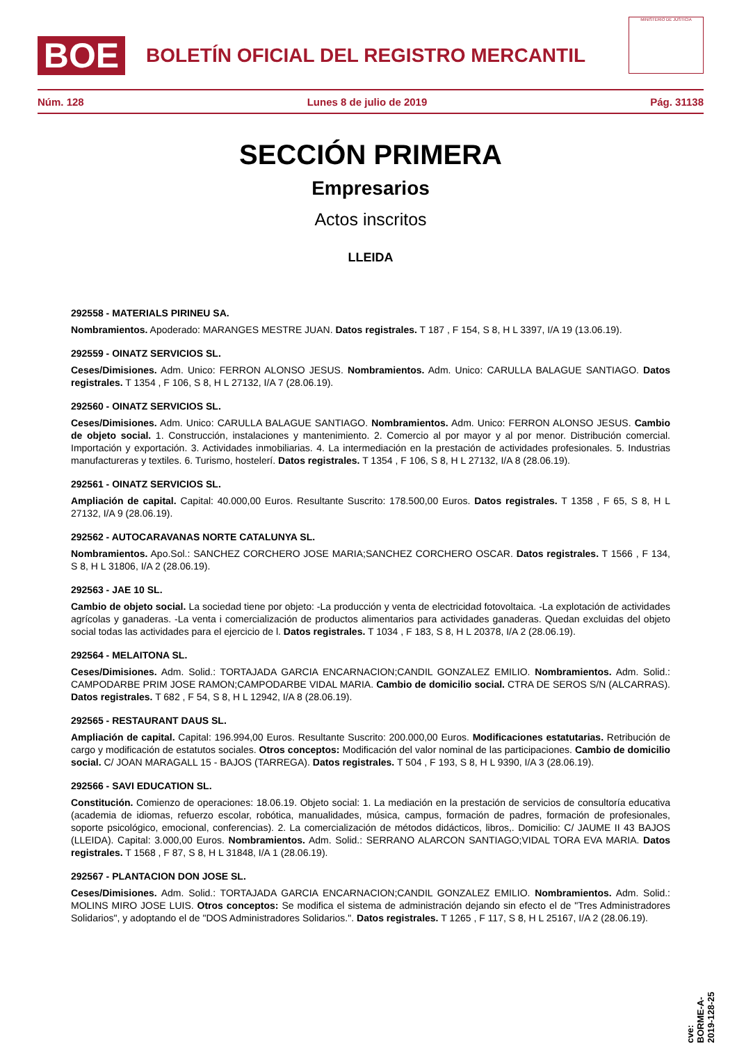BOE
BOLETÍN OFICIAL DEL REGISTRO MERCANTIL
MINISTERIO DE JUSTICIA
Núm. 128 Lunes 8 de julio de 2019 Pág. 31138
SECCIÓN PRIMERA
Empresarios
Actos inscritos
LLEIDA
292558 - MATERIALS PIRINEU SA.
Nombramientos. Apoderado: MARANGES MESTRE JUAN. Datos registrales. T 187 , F 154, S 8, H L 3397, I/A 19 (13.06.19).
292559 - OINATZ SERVICIOS SL.
Ceses/Dimisiones. Adm. Unico: FERRON ALONSO JESUS. Nombramientos. Adm. Unico: CARULLA BALAGUE SANTIAGO. Datos registrales. T 1354 , F 106, S 8, H L 27132, I/A 7 (28.06.19).
292560 - OINATZ SERVICIOS SL.
Ceses/Dimisiones. Adm. Unico: CARULLA BALAGUE SANTIAGO. Nombramientos. Adm. Unico: FERRON ALONSO JESUS. Cambio de objeto social. 1. Construcción, instalaciones y mantenimiento. 2. Comercio al por mayor y al por menor. Distribución comercial. Importación y exportación. 3. Actividades inmobiliarias. 4. La intermediación en la prestación de actividades profesionales. 5. Industrias manufactureras y textiles. 6. Turismo, hostelerí. Datos registrales. T 1354 , F 106, S 8, H L 27132, I/A 8 (28.06.19).
292561 - OINATZ SERVICIOS SL.
Ampliación de capital. Capital: 40.000,00 Euros. Resultante Suscrito: 178.500,00 Euros. Datos registrales. T 1358 , F 65, S 8, H L 27132, I/A 9 (28.06.19).
292562 - AUTOCARAVANAS NORTE CATALUNYA SL.
Nombramientos. Apo.Sol.: SANCHEZ CORCHERO JOSE MARIA;SANCHEZ CORCHERO OSCAR. Datos registrales. T 1566 , F 134, S 8, H L 31806, I/A 2 (28.06.19).
292563 - JAE 10 SL.
Cambio de objeto social. La sociedad tiene por objeto: -La producción y venta de electricidad fotovoltaica. -La explotación de actividades agrícolas y ganaderas. -La venta i comercialización de productos alimentarios para actividades ganaderas. Quedan excluidas del objeto social todas las actividades para el ejercicio de l. Datos registrales. T 1034 , F 183, S 8, H L 20378, I/A 2 (28.06.19).
292564 - MELAITONA SL.
Ceses/Dimisiones. Adm. Solid.: TORTAJADA GARCIA ENCARNACION;CANDIL GONZALEZ EMILIO. Nombramientos. Adm. Solid.: CAMPODARBE PRIM JOSE RAMON;CAMPODARBE VIDAL MARIA. Cambio de domicilio social. CTRA DE SEROS S/N (ALCARRAS). Datos registrales. T 682 , F 54, S 8, H L 12942, I/A 8 (28.06.19).
292565 - RESTAURANT DAUS SL.
Ampliación de capital. Capital: 196.994,00 Euros. Resultante Suscrito: 200.000,00 Euros. Modificaciones estatutarias. Retribución de cargo y modificación de estatutos sociales. Otros conceptos: Modificación del valor nominal de las participaciones. Cambio de domicilio social. C/ JOAN MARAGALL 15 - BAJOS (TARREGA). Datos registrales. T 504 , F 193, S 8, H L 9390, I/A 3 (28.06.19).
292566 - SAVI EDUCATION SL.
Constitución. Comienzo de operaciones: 18.06.19. Objeto social: 1. La mediación en la prestación de servicios de consultoría educativa (academia de idiomas, refuerzo escolar, robótica, manualidades, música, campus, formación de padres, formación de profesionales, soporte psicológico, emocional, conferencias). 2. La comercialización de métodos didácticos, libros,. Domicilio: C/ JAUME II 43 BAJOS (LLEIDA). Capital: 3.000,00 Euros. Nombramientos. Adm. Solid.: SERRANO ALARCON SANTIAGO;VIDAL TORA EVA MARIA. Datos registrales. T 1568 , F 87, S 8, H L 31848, I/A 1 (28.06.19).
292567 - PLANTACION DON JOSE SL.
Ceses/Dimisiones. Adm. Solid.: TORTAJADA GARCIA ENCARNACION;CANDIL GONZALEZ EMILIO. Nombramientos. Adm. Solid.: MOLINS MIRO JOSE LUIS. Otros conceptos: Se modifica el sistema de administración dejando sin efecto el de "Tres Administradores Solidarios", y adoptando el de "DOS Administradores Solidarios.". Datos registrales. T 1265 , F 117, S 8, H L 25167, I/A 2 (28.06.19).
cve: BORME-A-2019-128-25